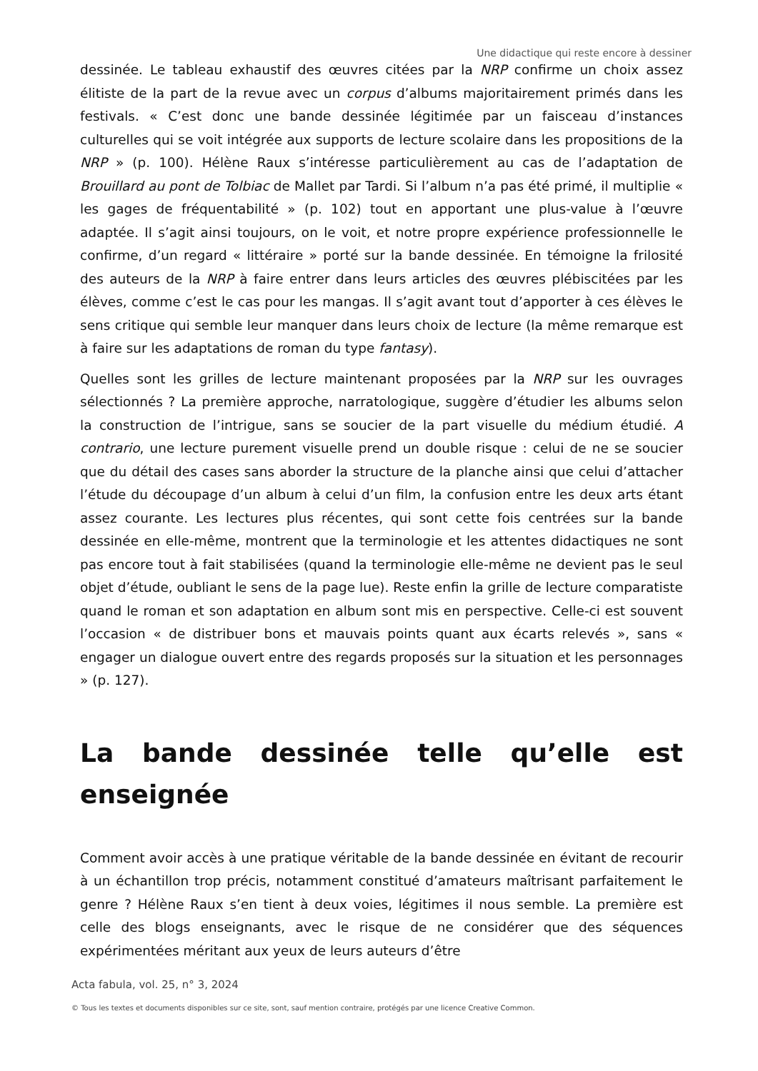Une didactique qui reste encore à dessiner
dessinée. Le tableau exhaustif des œuvres citées par la NRP confirme un choix assez élitiste de la part de la revue avec un corpus d’albums majoritairement primés dans les festivals. « C’est donc une bande dessinée légitimée par un faisceau d’instances culturelles qui se voit intégrée aux supports de lecture scolaire dans les propositions de la NRP » (p. 100). Hélène Raux s’intéresse particulièrement au cas de l’adaptation de Brouillard au pont de Tolbiac de Mallet par Tardi. Si l’album n’a pas été primé, il multiplie « les gages de fréquentabilité » (p. 102) tout en apportant une plus-value à l’œuvre adaptée. Il s’agit ainsi toujours, on le voit, et notre propre expérience professionnelle le confirme, d’un regard « littéraire » porté sur la bande dessinée. En témoigne la frilosité des auteurs de la NRP à faire entrer dans leurs articles des œuvres plébiscitées par les élèves, comme c’est le cas pour les mangas. Il s’agit avant tout d’apporter à ces élèves le sens critique qui semble leur manquer dans leurs choix de lecture (la même remarque est à faire sur les adaptations de roman du type fantasy).
Quelles sont les grilles de lecture maintenant proposées par la NRP sur les ouvrages sélectionnés ? La première approche, narratologique, suggère d’étudier les albums selon la construction de l’intrigue, sans se soucier de la part visuelle du médium étudié. A contrario, une lecture purement visuelle prend un double risque : celui de ne se soucier que du détail des cases sans aborder la structure de la planche ainsi que celui d’attacher l’étude du découpage d’un album à celui d’un film, la confusion entre les deux arts étant assez courante. Les lectures plus récentes, qui sont cette fois centrées sur la bande dessinée en elle-même, montrent que la terminologie et les attentes didactiques ne sont pas encore tout à fait stabilisées (quand la terminologie elle-même ne devient pas le seul objet d’étude, oubliant le sens de la page lue). Reste enfin la grille de lecture comparatiste quand le roman et son adaptation en album sont mis en perspective. Celle-ci est souvent l’occasion « de distribuer bons et mauvais points quant aux écarts relevés », sans « engager un dialogue ouvert entre des regards proposés sur la situation et les personnages » (p. 127).
La bande dessinée telle qu’elle est enseignée
Comment avoir accès à une pratique véritable de la bande dessinée en évitant de recourir à un échantillon trop précis, notamment constitué d’amateurs maîtrisant parfaitement le genre ? Hélène Raux s’en tient à deux voies, légitimes il nous semble. La première est celle des blogs enseignants, avec le risque de ne considérer que des séquences expérimentées méritant aux yeux de leurs auteurs d’être
Acta fabula, vol. 25, n° 3, 2024
© Tous les textes et documents disponibles sur ce site, sont, sauf mention contraire, protégés par une licence Creative Common.